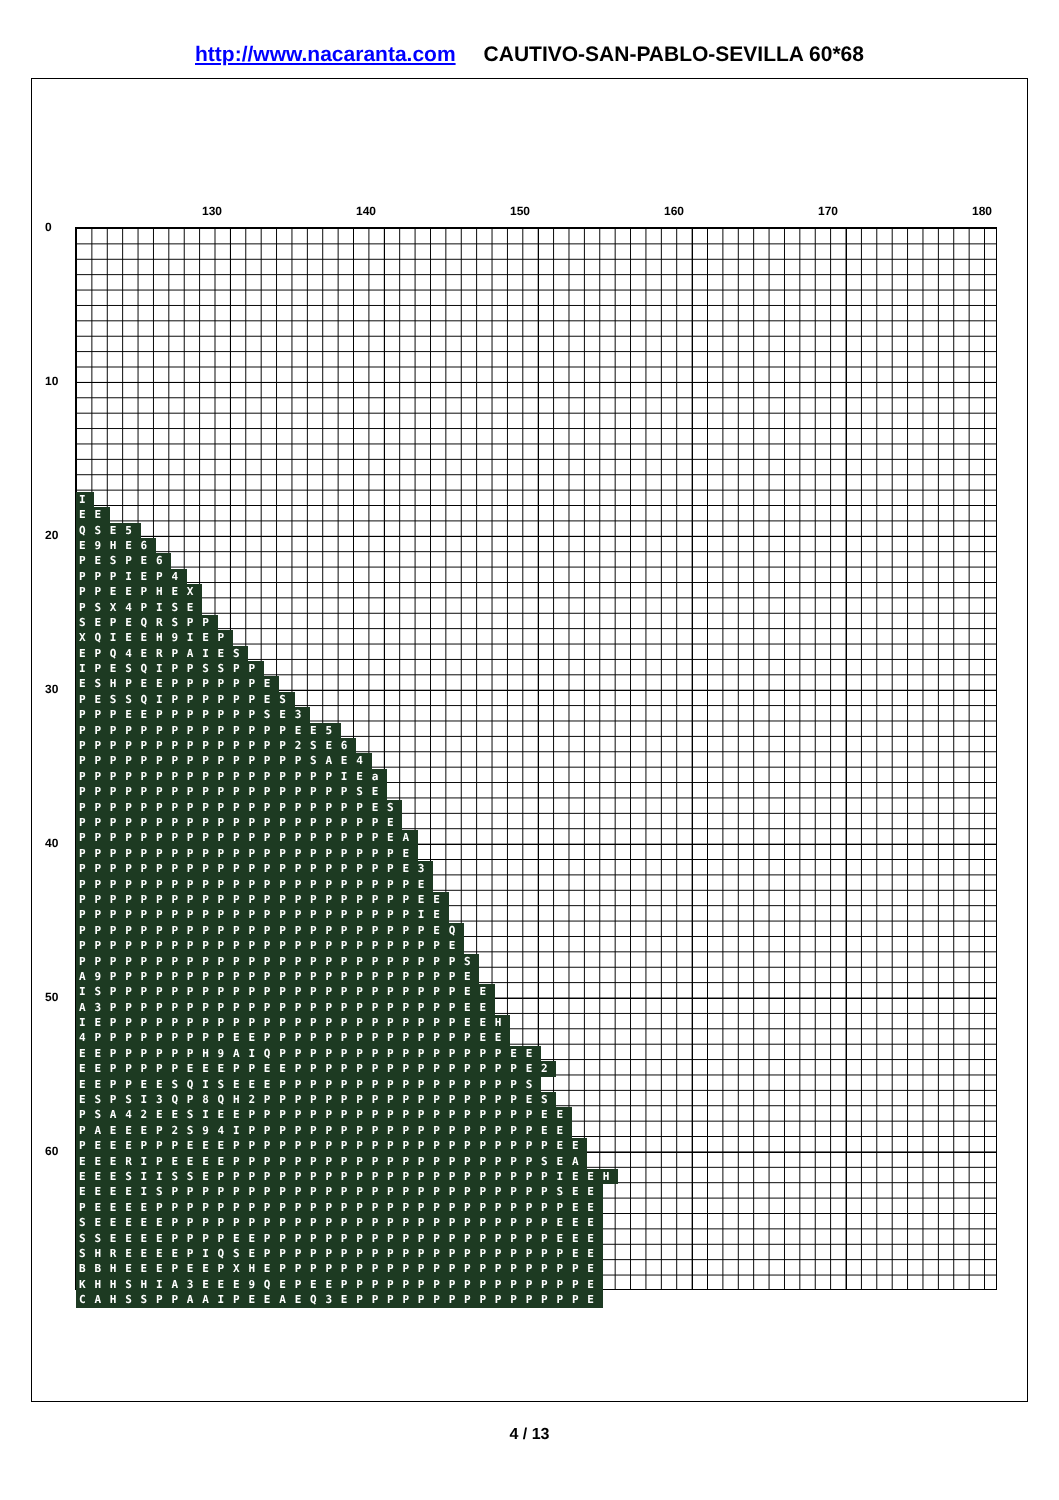http://www.nacaranta.com CAUTIVO-SAN-PABLO-SEVILLA 60*68
130 140 150 160 170 180
0
10
20
30
40
50
60
I
EE
QSE5
E9HE6
PESPE6
PPPIEP4
PPEEPHEX
PSX4PISE
SEPEQRSPP
XQIEEH9IEP
EPQ4ERPAIES
IPESQIPPSSPP
ESHPEEPPPPPPE
PESSQIPPPPPPES
PPPEEPPPPPPPSE3
PPPPPPPPPPPPPPEE5
PPPPPPPPPPPPPP2SE6
PPPPPPPPPPPPPPPSAE4
PPPPPPPPPPPPPPPPPIEa
PPPPPPPPPPPPPPPPPPSE
PPPPPPPPPPPPPPPPPPPES
PPPPPPPPPPPPPPPPPPPPE
PPPPPPPPPPPPPPPPPPPPEA
PPPPPPPPPPPPPPPPPPPPPE
PPPPPPPPPPPPPPPPPPPPPE3
PPPPPPPPPPPPPPPPPPPPPPE
PPPPPPPPPPPPPPPPPPPPPPEE
PPPPPPPPPPPPPPPPPPPPPPIE
PPPPPPPPPPPPPPPPPPPPPPPEQ
PPPPPPPPPPPPPPPPPPPPPPPPE
PPPPPPPPPPPPPPPPPPPPPPPPPS
A9PPPPPPPPPPPPPPPPPPPPPPPE
ISPPPPPPPPPPPPPPPPPPPPPPPEE
A3PPPPPPPPPPPPPPPPPPPPPPPEE
IEPPPPPPPPPPPPPPPPPPPPPPPEEH
4PPPPPPPPPEEPPPPPPPPPPPPPPEE
EEPPPPPPH9AIQPPPPPPPPPPPPPPPEE
EEPPPPPEEEPPEEPPPPPPPPPPPPPPPE2
EEPPEESQISEEEPPPPPPPPPPPPPPPPS
ESPSI3QP8QH2PPPPPPPPPPPPPPPPPES
PSA42EESIEEPPPPPPPPPPPPPPPPPPPEE
PAEEEP2S94IPPPPPPPPPPPPPPPPPPPEE
PEEEPPPEEEPPPPPPPPPPPPPPPPPPPPPEE
EEERIPEEEEPPPPPPPPPPPPPPPPPPPPSEA
EEESIISSEPPPPPPPPPPPPPPPPPPPPPPIEEH
EEEEISPPPPPPPPPPPPPPPPPPPPPPPPPSEE
PEEEEPPPPPPPPPPPPPPPPPPPPPPPPPPPEE
SEEEEEPPPPPPPPPPPPPPPPPPPPPPPPPEEE
SSEEEEPPPPEEPPPPPPPPPPPPPPPPPPPEEE
SHREEEEPIQSEPPPPPPPPPPPPPPPPPPPPEE
BBHEEEPEEPXHEPPPPPPPPPPPPPPPPPPPPE
KHHSHIA3EEE9QEPEEPPPPPPPPPPPPPPPPE
CAHSSPPAAIPEEAEQ3EPPPPPPPPPPPPPPPE
4 / 13